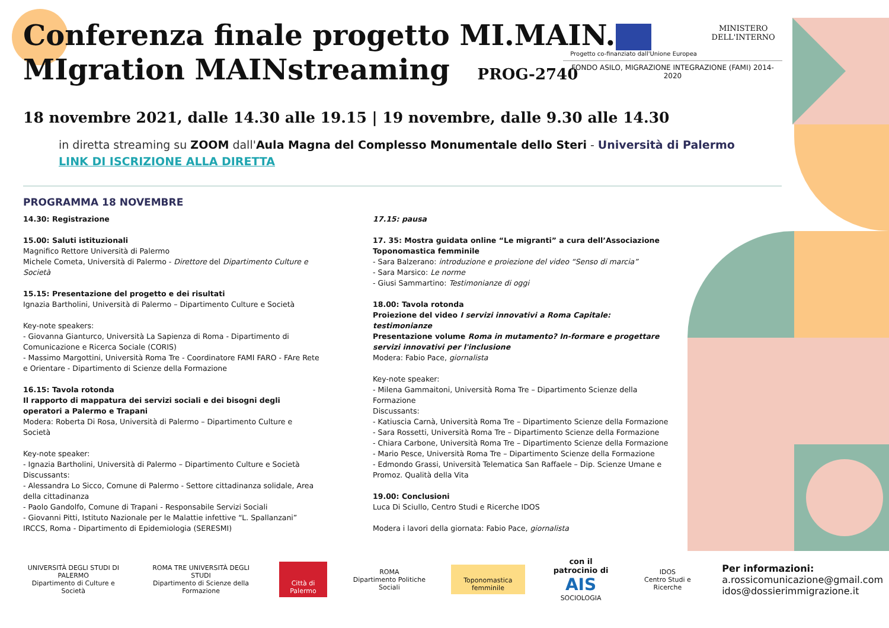Conferenza finale progetto MI.MAIN.
MIgration MAINstreaming PROG-2740
18 novembre 2021, dalle 14.30 alle 19.15 | 19 novembre, dalle 9.30 alle 14.30
in diretta streaming su ZOOM dall'Aula Magna del Complesso Monumentale dello Steri - Università di Palermo
LINK DI ISCRIZIONE ALLA DIRETTA
PROGRAMMA 18 NOVEMBRE
14.30: Registrazione
15.00: Saluti istituzionali
Magnifico Rettore Università di Palermo
Michele Cometa, Università di Palermo - Direttore del Dipartimento Culture e Società
15.15: Presentazione del progetto e dei risultati
Ignazia Bartholini, Università di Palermo – Dipartimento Culture e Società
Key-note speakers:
- Giovanna Gianturco, Università La Sapienza di Roma - Dipartimento di Comunicazione e Ricerca Sociale (CORIS)
- Massimo Margottini, Università Roma Tre - Coordinatore FAMI FARO - FAre Rete e Orientare - Dipartimento di Scienze della Formazione
16.15: Tavola rotonda
Il rapporto di mappatura dei servizi sociali e dei bisogni degli operatori a Palermo e Trapani
Modera: Roberta Di Rosa, Università di Palermo – Dipartimento Culture e Società
Key-note speaker:
- Ignazia Bartholini, Università di Palermo – Dipartimento Culture e Società
Discussants:
- Alessandra Lo Sicco, Comune di Palermo - Settore cittadinanza solidale, Area della cittadinanza
- Paolo Gandolfo, Comune di Trapani - Responsabile Servizi Sociali
- Giovanni Pitti, Istituto Nazionale per le Malattie infettive “L. Spallanzani” IRCCS, Roma - Dipartimento di Epidemiologia (SERESMI)
17.15: pausa
17. 35: Mostra guidata online “Le migranti” a cura dell’Associazione Toponomastica femminile
- Sara Balzerano: introduzione e proiezione del video “Senso di marcia”
- Sara Marsico: Le norme
- Giusi Sammartino: Testimonianze di oggi
18.00: Tavola rotonda
Proiezione del video I servizi innovativi a Roma Capitale: testimonianze
Presentazione volume Roma in mutamento? In-formare e progettare servizi innovativi per l'inclusione
Modera: Fabio Pace, giornalista
Key-note speaker:
- Milena Gammaitoni, Università Roma Tre – Dipartimento Scienze della Formazione
Discussants:
- Katiuscia Carnà, Università Roma Tre – Dipartimento Scienze della Formazione
- Sara Rossetti, Università Roma Tre – Dipartimento Scienze della Formazione
- Chiara Carbone, Università Roma Tre – Dipartimento Scienze della Formazione
- Mario Pesce, Università Roma Tre – Dipartimento Scienze della Formazione
- Edmondo Grassi, Università Telematica San Raffaele – Dip. Scienze Umane e Promoz. Qualità della Vita
19.00: Conclusioni
Luca Di Sciullo, Centro Studi e Ricerche IDOS
Modera i lavori della giornata: Fabio Pace, giornalista
Progetto co-finanziato dall'Unione Europea
MINISTERO
DELL'INTERNO
FONDO ASILO, MIGRAZIONE INTEGRAZIONE (FAMI) 2014-2020
UNIVERSITÀ DEGLI STUDI DI PALERMO
Dipartimento di Culture e Società
ROMA TRE UNIVERSITÀ DEGLI STUDI
Dipartimento di Scienze della Formazione
Città di Palermo
ROMA
Dipartimento Politiche Sociali
Toponomastica femminile
con il patrocinio di
AIS
SOCIOLOGIA
IDOS
Centro Studi e Ricerche
Per informazioni:
a.rossicomunicazione@gmail.com
idos@dossierimmigrazione.it